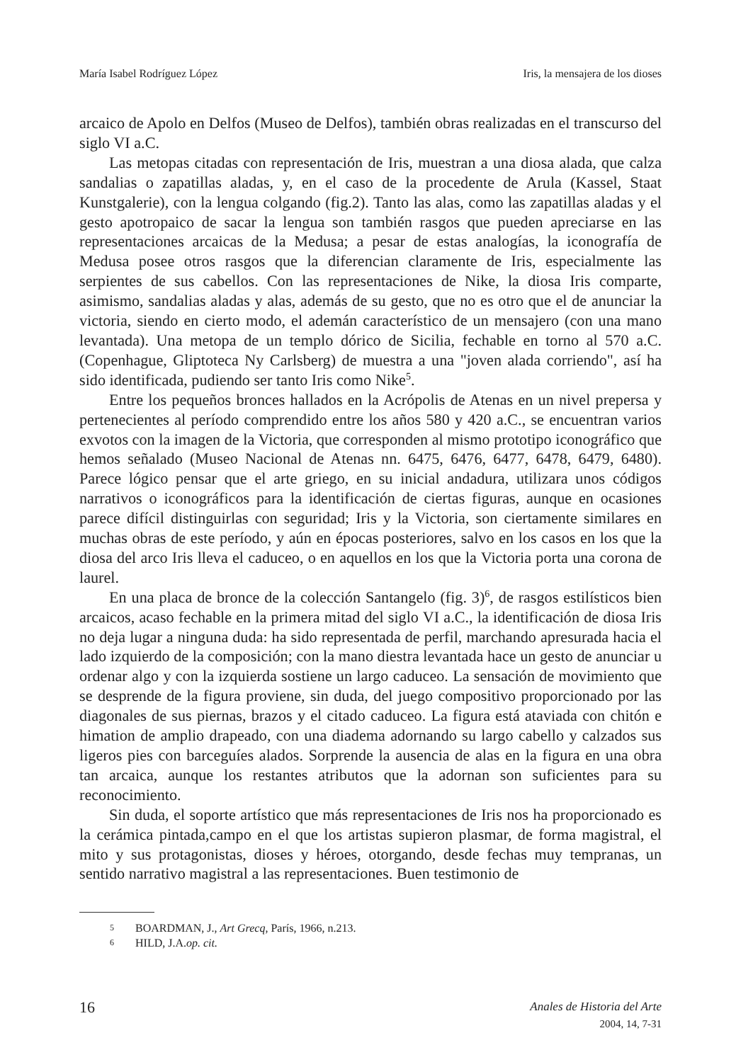María Isabel Rodríguez López Iris, la mensajera de los dioses
arcaico de Apolo en Delfos (Museo de Delfos), también obras realizadas en el transcurso del siglo VI a.C.
Las metopas citadas con representación de Iris, muestran a una diosa alada, que calza sandalias o zapatillas aladas, y, en el caso de la procedente de Arula (Kassel, Staat Kunstgalerie), con la lengua colgando (fig.2). Tanto las alas, como las zapatillas aladas y el gesto apotropaico de sacar la lengua son también rasgos que pueden apreciarse en las representaciones arcaicas de la Medusa; a pesar de estas analogías, la iconografía de Medusa posee otros rasgos que la diferencian claramente de Iris, especialmente las serpientes de sus cabellos. Con las representaciones de Nike, la diosa Iris comparte, asimismo, sandalias aladas y alas, además de su gesto, que no es otro que el de anunciar la victoria, siendo en cierto modo, el ademán característico de un mensajero (con una mano levantada). Una metopa de un templo dórico de Sicilia, fechable en torno al 570 a.C. (Copenhague, Gliptoteca Ny Carlsberg) de muestra a una "joven alada corriendo", así ha sido identificada, pudiendo ser tanto Iris como Nike<sup>5</sup>.
Entre los pequeños bronces hallados en la Acrópolis de Atenas en un nivel prepersa y pertenecientes al período comprendido entre los años 580 y 420 a.C., se encuentran varios exvotos con la imagen de la Victoria, que corresponden al mismo prototipo iconográfico que hemos señalado (Museo Nacional de Atenas nn. 6475, 6476, 6477, 6478, 6479, 6480). Parece lógico pensar que el arte griego, en su inicial andadura, utilizara unos códigos narrativos o iconográficos para la identificación de ciertas figuras, aunque en ocasiones parece difícil distinguirlas con seguridad; Iris y la Victoria, son ciertamente similares en muchas obras de este período, y aún en épocas posteriores, salvo en los casos en los que la diosa del arco Iris lleva el caduceo, o en aquellos en los que la Victoria porta una corona de laurel.
En una placa de bronce de la colección Santangelo (fig. 3)<sup>6</sup>, de rasgos estilísticos bien arcaicos, acaso fechable en la primera mitad del siglo VI a.C., la identificación de diosa Iris no deja lugar a ninguna duda: ha sido representada de perfil, marchando apresurada hacia el lado izquierdo de la composición; con la mano diestra levantada hace un gesto de anunciar u ordenar algo y con la izquierda sostiene un largo caduceo. La sensación de movimiento que se desprende de la figura proviene, sin duda, del juego compositivo proporcionado por las diagonales de sus piernas, brazos y el citado caduceo. La figura está ataviada con chitón e himation de amplio drapeado, con una diadema adornando su largo cabello y calzados sus ligeros pies con barceguíes alados. Sorprende la ausencia de alas en la figura en una obra tan arcaica, aunque los restantes atributos que la adornan son suficientes para su reconocimiento.
Sin duda, el soporte artístico que más representaciones de Iris nos ha proporcionado es la cerámica pintada,campo en el que los artistas supieron plasmar, de forma magistral, el mito y sus protagonistas, dioses y héroes, otorgando, desde fechas muy tempranas, un sentido narrativo magistral a las representaciones. Buen testimonio de
5 BOARDMAN, J., Art Grecq, París, 1966, n.213.
6 HILD, J.A.op. cit.
16
Anales de Historia del Arte
2004, 14, 7-31